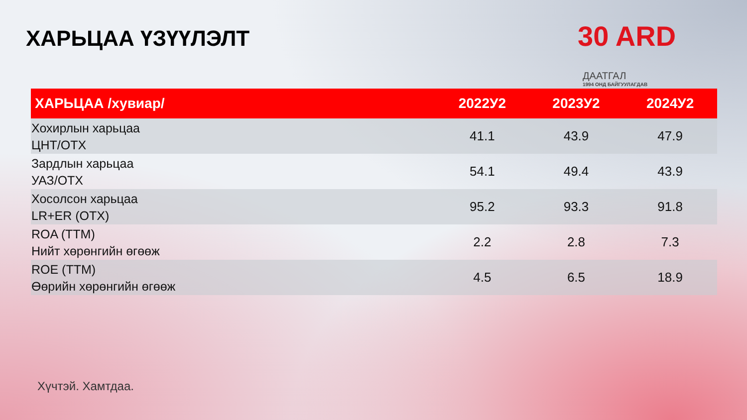ХАРЬЦАА ҮЗҮҮЛЭЛТ
30 ARD
ДААТГАЛ
1994 ОНД БАЙГУУЛАГДАВ
| ХАРЬЦАА /хувиар/ | 2022У2 | 2023У2 | 2024У2 |
| --- | --- | --- | --- |
| Хохирлын харьцаа ЦНТ/ОТХ | 41.1 | 43.9 | 47.9 |
| Зардлын харьцаа УАЗ/ОТХ | 54.1 | 49.4 | 43.9 |
| Хосолсон харьцаа LR+ER (ОТХ) | 95.2 | 93.3 | 91.8 |
| ROA (TTM) Нийт хөрөнгийн өгөөж | 2.2 | 2.8 | 7.3 |
| ROE (TTM) Өөрийн хөрөнгийн өгөөж | 4.5 | 6.5 | 18.9 |
Хүчтэй. Хамтдаа.